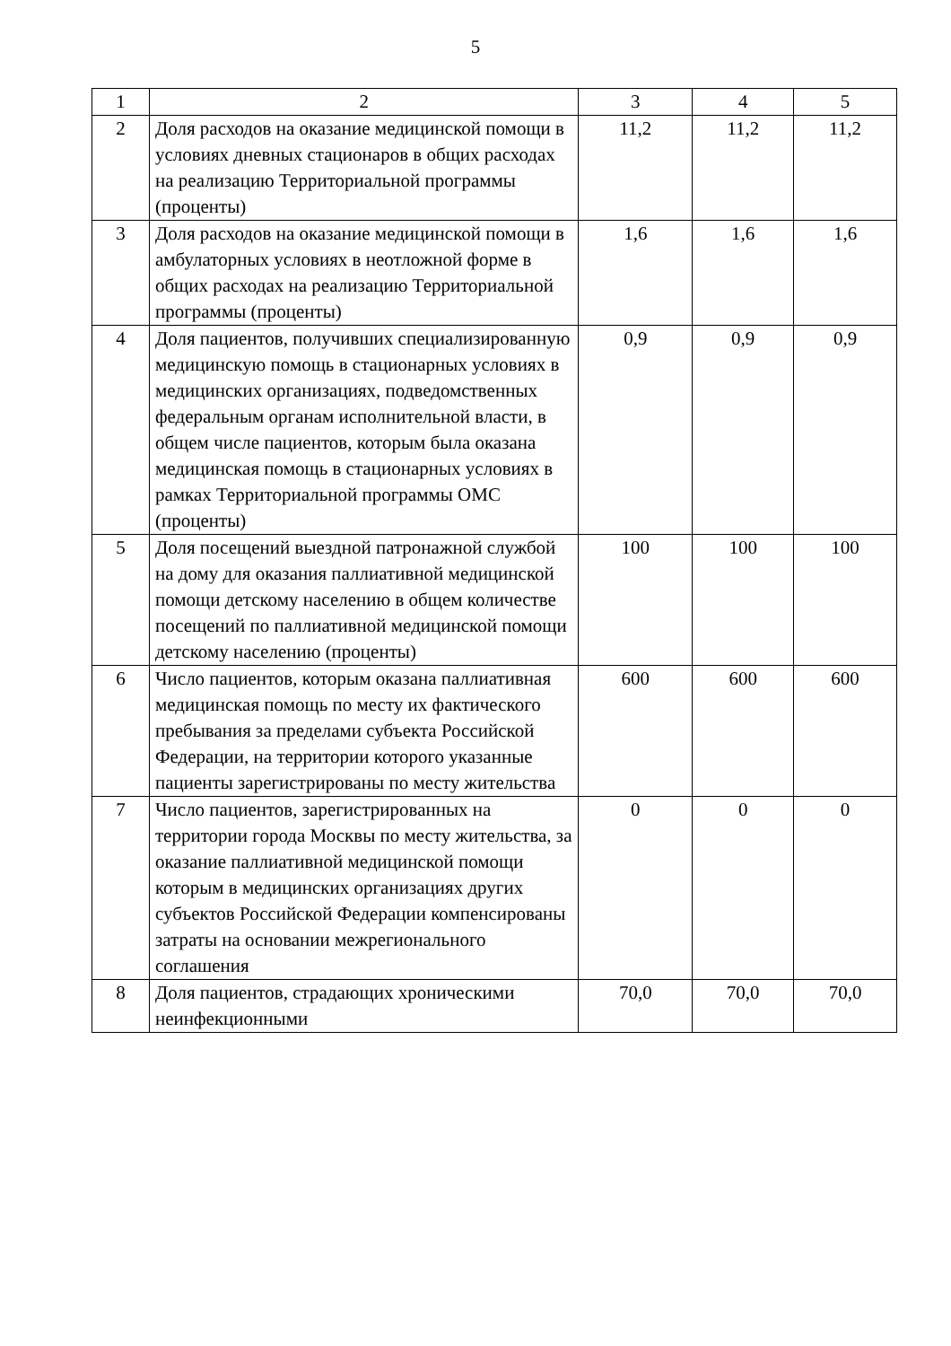5
| 1 | 2 | 3 | 4 | 5 |
| --- | --- | --- | --- | --- |
| 2 | Доля расходов на оказание медицинской помощи в условиях дневных стационаров в общих расходах на реализацию Территориальной программы (проценты) | 11,2 | 11,2 | 11,2 |
| 3 | Доля расходов на оказание медицинской помощи в амбулаторных условиях в неотложной форме в общих расходах на реализацию Территориальной программы (проценты) | 1,6 | 1,6 | 1,6 |
| 4 | Доля пациентов, получивших специализированную медицинскую помощь в стационарных условиях в медицинских организациях, подведомственных федеральным органам исполнительной власти, в общем числе пациентов, которым была оказана медицинская помощь в стационарных условиях в рамках Территориальной программы ОМС (проценты) | 0,9 | 0,9 | 0,9 |
| 5 | Доля посещений выездной патронажной службой на дому для оказания паллиативной медицинской помощи детскому населению в общем количестве посещений по паллиативной медицинской помощи детскому населению (проценты) | 100 | 100 | 100 |
| 6 | Число пациентов, которым оказана паллиативная медицинская помощь по месту их фактического пребывания за пределами субъекта Российской Федерации, на территории которого указанные пациенты зарегистрированы по месту жительства | 600 | 600 | 600 |
| 7 | Число пациентов, зарегистрированных на территории города Москвы по месту жительства, за оказание паллиативной медицинской помощи которым в медицинских организациях других субъектов Российской Федерации компенсированы затраты на основании межрегионального соглашения | 0 | 0 | 0 |
| 8 | Доля пациентов, страдающих хроническими неинфекционными | 70,0 | 70,0 | 70,0 |